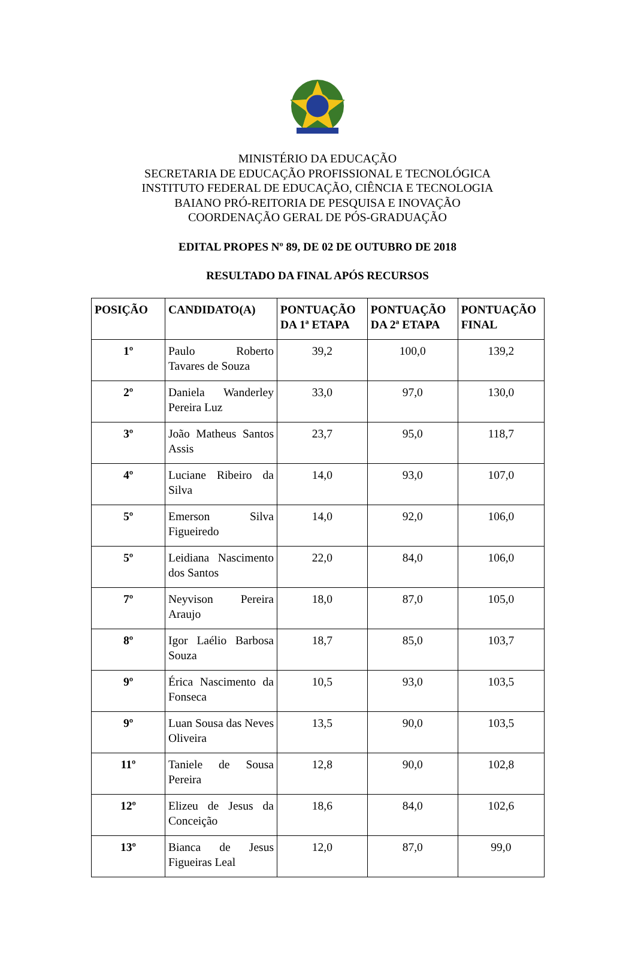MINISTÉRIO DA EDUCAÇÃO
SECRETARIA DE EDUCAÇÃO PROFISSIONAL E TECNOLÓGICA
INSTITUTO FEDERAL DE EDUCAÇÃO, CIÊNCIA E TECNOLOGIA
BAIANO PRÓ-REITORIA DE PESQUISA E INOVAÇÃO
COORDENAÇÃO GERAL DE PÓS-GRADUAÇÃO
EDITAL PROPES Nº 89, DE 02 DE OUTUBRO DE 2018
RESULTADO DA FINAL APÓS RECURSOS
| POSIÇÃO | CANDIDATO(A) | PONTUAÇÃO DA 1ª ETAPA | PONTUAÇÃO DA 2ª ETAPA | PONTUAÇÃO FINAL |
| --- | --- | --- | --- | --- |
| 1º | Paulo Roberto Tavares de Souza | 39,2 | 100,0 | 139,2 |
| 2º | Daniela Wanderley Pereira Luz | 33,0 | 97,0 | 130,0 |
| 3º | João Matheus Santos Assis | 23,7 | 95,0 | 118,7 |
| 4º | Luciane Ribeiro da Silva | 14,0 | 93,0 | 107,0 |
| 5º | Emerson Silva Figueiredo | 14,0 | 92,0 | 106,0 |
| 5º | Leidiana Nascimento dos Santos | 22,0 | 84,0 | 106,0 |
| 7º | Neyvison Pereira Araujo | 18,0 | 87,0 | 105,0 |
| 8º | Igor Laélio Barbosa Souza | 18,7 | 85,0 | 103,7 |
| 9º | Érica Nascimento da Fonseca | 10,5 | 93,0 | 103,5 |
| 9º | Luan Sousa das Neves Oliveira | 13,5 | 90,0 | 103,5 |
| 11º | Taniele de Sousa Pereira | 12,8 | 90,0 | 102,8 |
| 12º | Elizeu de Jesus da Conceição | 18,6 | 84,0 | 102,6 |
| 13º | Bianca de Jesus Figueiras Leal | 12,0 | 87,0 | 99,0 |